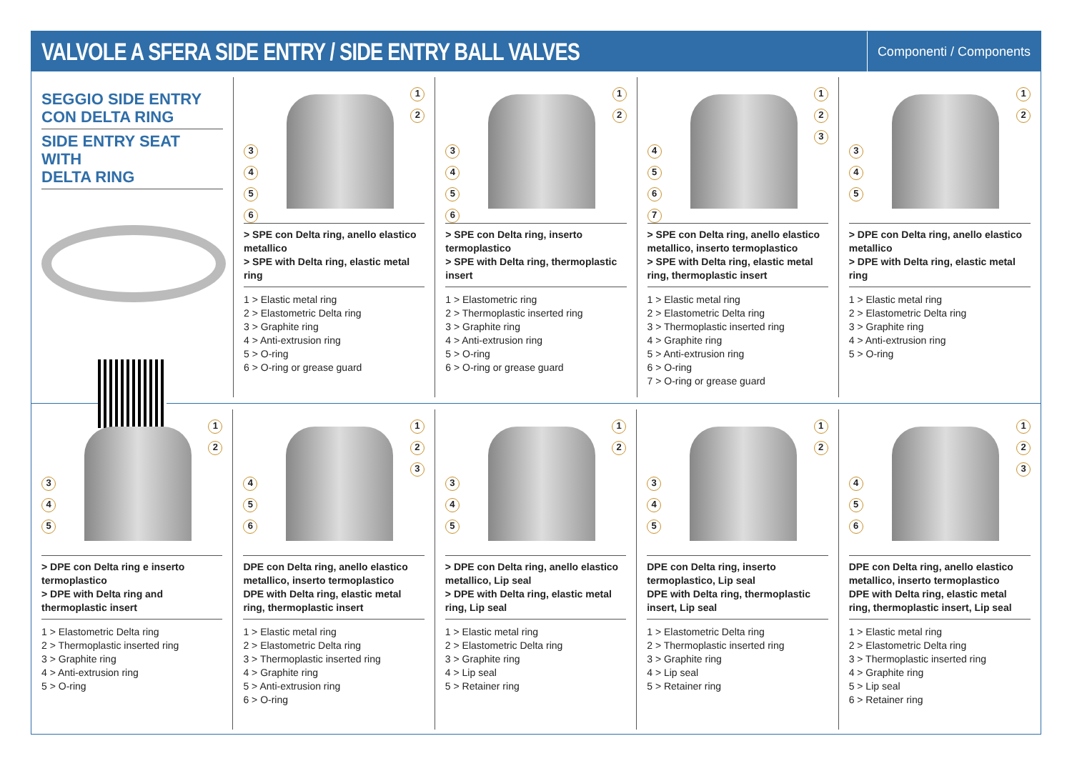VALVOLE A SFERA SIDE ENTRY / SIDE ENTRY BALL VALVES
Componenti / Components
SEGGIO SIDE ENTRY
CON DELTA RING
SIDE ENTRY SEAT WITH
DELTA RING
1
2
3456
> SPE con Delta ring, anello elastico metallico
> SPE with Delta ring, elastic metal ring
1 > Elastic metal ring
2 > Elastometric Delta ring
3 > Graphite ring
4 > Anti-extrusion ring
5 > O-ring
6 > O-ring or grease guard
1
2
3456
> SPE con Delta ring, inserto termoplastico
> SPE with Delta ring, thermoplastic insert
1 > Elastometric ring
2 > Thermoplastic inserted ring
3 > Graphite ring
4 > Anti-extrusion ring
5 > O-ring
6 > O-ring or grease guard
1
2
3
4567
> SPE con Delta ring, anello elastico metallico, inserto termoplastico
> SPE with Delta ring, elastic metal ring, thermoplastic insert
1 > Elastic metal ring
2 > Elastometric Delta ring
3 > Thermoplastic inserted ring
4 > Graphite ring
5 > Anti-extrusion ring
6 > O-ring
7 > O-ring or grease guard
1
2
345
> DPE con Delta ring, anello elastico metallico
> DPE with Delta ring, elastic metal ring
1 > Elastic metal ring
2 > Elastometric Delta ring
3 > Graphite ring
4 > Anti-extrusion ring
5 > O-ring
1
2
345
> DPE con Delta ring e inserto termoplastico
> DPE with Delta ring and thermoplastic insert
1 > Elastometric Delta ring
2 > Thermoplastic inserted ring
3 > Graphite ring
4 > Anti-extrusion ring
5 > O-ring
1
2
3
456
DPE con Delta ring, anello elastico metallico, inserto termoplastico
DPE with Delta ring, elastic metal ring, thermoplastic insert
1 > Elastic metal ring
2 > Elastometric Delta ring
3 > Thermoplastic inserted ring
4 > Graphite ring
5 > Anti-extrusion ring
6 > O-ring
1
2
345
> DPE con Delta ring, anello elastico metallico, Lip seal
> DPE with Delta ring, elastic metal ring, Lip seal
1 > Elastic metal ring
2 > Elastometric Delta ring
3 > Graphite ring
4 > Lip seal
5 > Retainer ring
1
2
345
DPE con Delta ring, inserto termoplastico, Lip seal
DPE with Delta ring, thermoplastic insert, Lip seal
1 > Elastometric Delta ring
2 > Thermoplastic inserted ring
3 > Graphite ring
4 > Lip seal
5 > Retainer ring
1
2
3
456
DPE con Delta ring, anello elastico metallico, inserto termoplastico
DPE with Delta ring, elastic metal ring, thermoplastic insert, Lip seal
1 > Elastic metal ring
2 > Elastometric Delta ring
3 > Thermoplastic inserted ring
4 > Graphite ring
5 > Lip seal
6 > Retainer ring